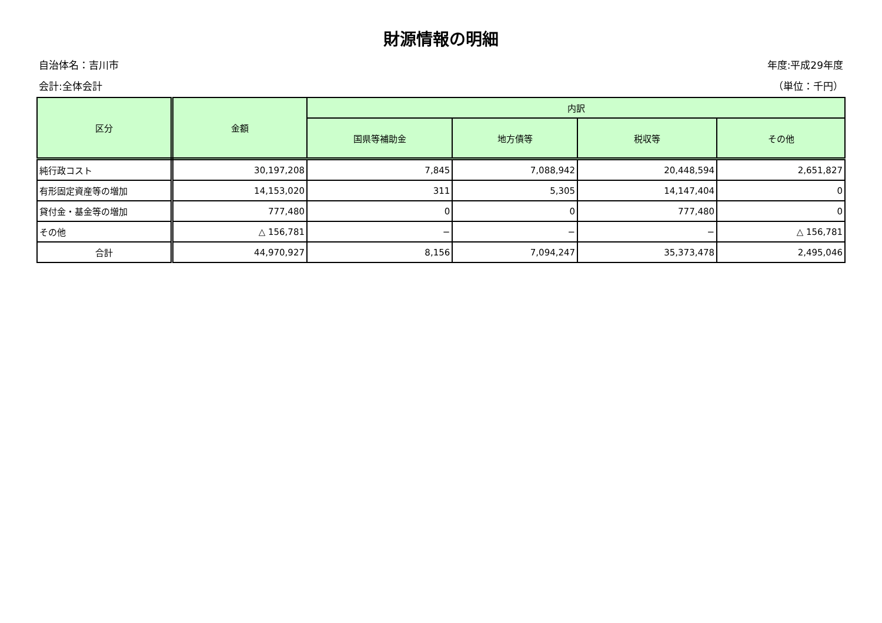財源情報の明細
自治体名：吉川市 年度:平成29年度
会計:全体会計 （単位：千円）
| 区分 | 金額 | 内訳 | | | |
| --- | --- | --- | --- | --- | --- |
| | | 国県等補助金 | 地方債等 | 税収等 | その他 |
| 純行政コスト | 30,197,208 | 7,845 | 7,088,942 | 20,448,594 | 2,651,827 |
| 有形固定資産等の増加 | 14,153,020 | 311 | 5,305 | 14,147,404 | 0 |
| 貸付金・基金等の増加 | 777,480 | 0 | 0 | 777,480 | 0 |
| その他 | △ 156,781 | − | − | − | △ 156,781 |
| 合計 | 44,970,927 | 8,156 | 7,094,247 | 35,373,478 | 2,495,046 |